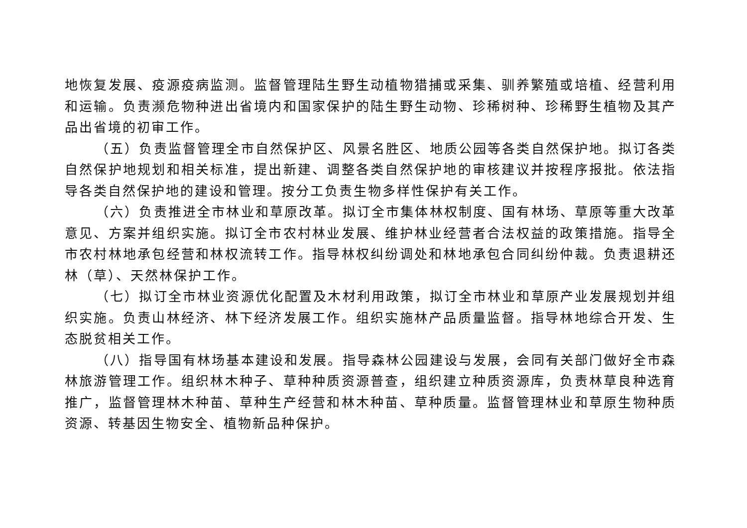地恢复发展、疫源疫病监测。监督管理陆生野生动植物猎捕或采集、驯养繁殖或培植、经营利用和运输。负责濒危物种进出省境内和国家保护的陆生野生动物、珍稀树种、珍稀野生植物及其产品出省境的初审工作。
（五）负责监督管理全市自然保护区、风景名胜区、地质公园等各类自然保护地。拟订各类自然保护地规划和相关标准，提出新建、调整各类自然保护地的审核建议并按程序报批。依法指导各类自然保护地的建设和管理。按分工负责生物多样性保护有关工作。
（六）负责推进全市林业和草原改革。拟订全市集体林权制度、国有林场、草原等重大改革意见、方案并组织实施。拟订全市农村林业发展、维护林业经营者合法权益的政策措施。指导全市农村林地承包经营和林权流转工作。指导林权纠纷调处和林地承包合同纠纷仲裁。负责退耕还林（草）、天然林保护工作。
（七）拟订全市林业资源优化配置及木材利用政策，拟订全市林业和草原产业发展规划并组织实施。负责山林经济、林下经济发展工作。组织实施林产品质量监督。指导林地综合开发、生态脱贫相关工作。
（八）指导国有林场基本建设和发展。指导森林公园建设与发展，会同有关部门做好全市森林旅游管理工作。组织林木种子、草种种质资源普查，组织建立种质资源库，负责林草良种选育推广，监督管理林木种苗、草种生产经营和林木种苗、草种质量。监督管理林业和草原生物种质资源、转基因生物安全、植物新品种保护。